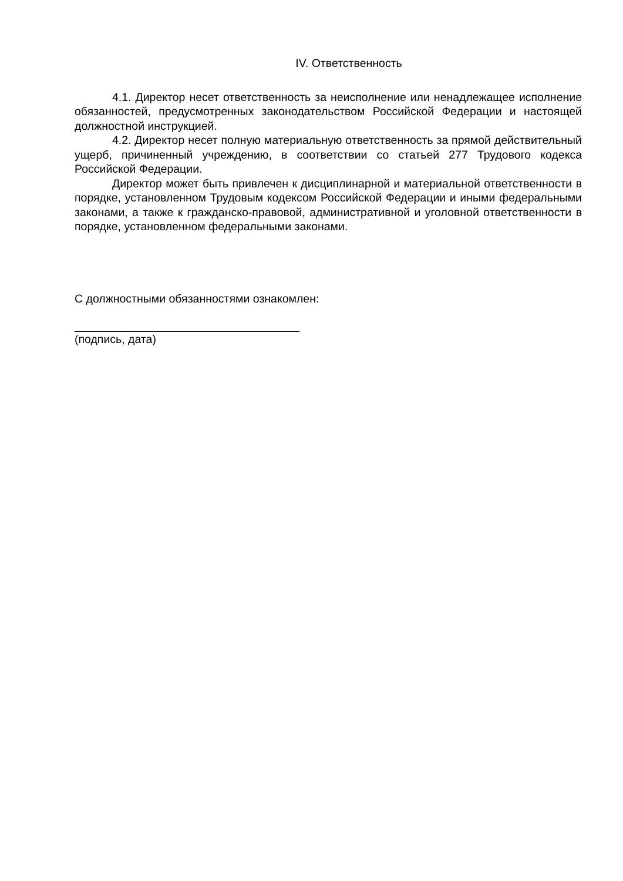IV. Ответственность
4.1. Директор несет ответственность за неисполнение или ненадлежащее исполнение обязанностей, предусмотренных законодательством Российской Федерации и настоящей должностной инструкцией.
4.2. Директор несет полную материальную ответственность за прямой действительный ущерб, причиненный учреждению, в соответствии со статьей 277 Трудового кодекса Российской Федерации.
Директор может быть привлечен к дисциплинарной и материальной ответственности в порядке, установленном Трудовым кодексом Российской Федерации и иными федеральными законами, а также к гражданско-правовой, административной и уголовной ответственности в порядке, установленном федеральными законами.
С должностными обязанностями ознакомлен:
(подпись, дата)